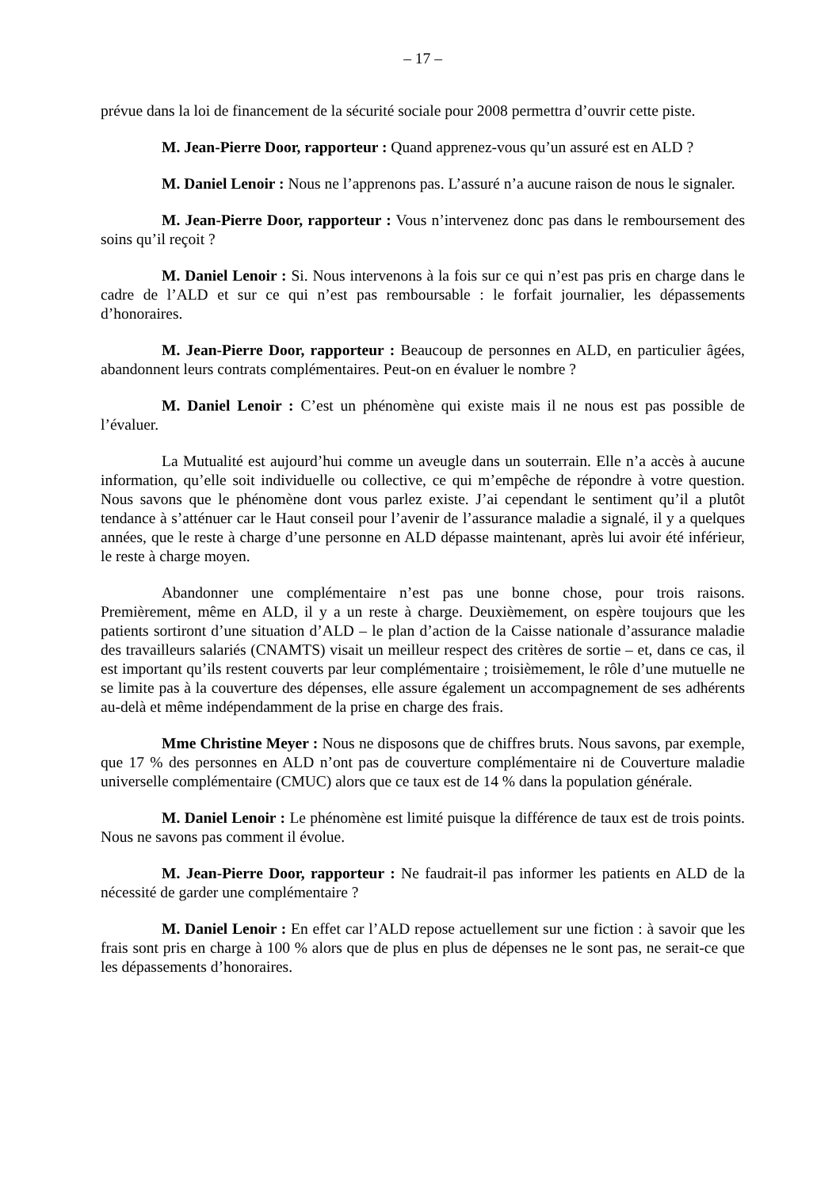– 17 –
prévue dans la loi de financement de la sécurité sociale pour 2008 permettra d’ouvrir cette piste.
M. Jean-Pierre Door, rapporteur : Quand apprenez-vous qu’un assuré est en ALD ?
M. Daniel Lenoir : Nous ne l’apprenons pas. L’assuré n’a aucune raison de nous le signaler.
M. Jean-Pierre Door, rapporteur : Vous n’intervenez donc pas dans le remboursement des soins qu’il reçoit ?
M. Daniel Lenoir : Si. Nous intervenons à la fois sur ce qui n’est pas pris en charge dans le cadre de l’ALD et sur ce qui n’est pas remboursable : le forfait journalier, les dépassements d’honoraires.
M. Jean-Pierre Door, rapporteur : Beaucoup de personnes en ALD, en particulier âgées, abandonnent leurs contrats complémentaires. Peut-on en évaluer le nombre ?
M. Daniel Lenoir : C’est un phénomène qui existe mais il ne nous est pas possible de l’évaluer.
La Mutualité est aujourd’hui comme un aveugle dans un souterrain. Elle n’a accès à aucune information, qu’elle soit individuelle ou collective, ce qui m’empêche de répondre à votre question. Nous savons que le phénomène dont vous parlez existe. J’ai cependant le sentiment qu’il a plutôt tendance à s’atténuer car le Haut conseil pour l’avenir de l’assurance maladie a signalé, il y a quelques années, que le reste à charge d’une personne en ALD dépasse maintenant, après lui avoir été inférieur, le reste à charge moyen.
Abandonner une complémentaire n’est pas une bonne chose, pour trois raisons. Premièrement, même en ALD, il y a un reste à charge. Deuxièmement, on espère toujours que les patients sortiront d’une situation d’ALD – le plan d’action de la Caisse nationale d’assurance maladie des travailleurs salariés (CNAMTS) visait un meilleur respect des critères de sortie – et, dans ce cas, il est important qu’ils restent couverts par leur complémentaire ; troisièmement, le rôle d’une mutuelle ne se limite pas à la couverture des dépenses, elle assure également un accompagnement de ses adhérents au-delà et même indépendamment de la prise en charge des frais.
Mme Christine Meyer : Nous ne disposons que de chiffres bruts. Nous savons, par exemple, que 17 % des personnes en ALD n’ont pas de couverture complémentaire ni de Couverture maladie universelle complémentaire (CMUC) alors que ce taux est de 14 % dans la population générale.
M. Daniel Lenoir : Le phénomène est limité puisque la différence de taux est de trois points. Nous ne savons pas comment il évolue.
M. Jean-Pierre Door, rapporteur : Ne faudrait-il pas informer les patients en ALD de la nécessité de garder une complémentaire ?
M. Daniel Lenoir : En effet car l’ALD repose actuellement sur une fiction : à savoir que les frais sont pris en charge à 100 % alors que de plus en plus de dépenses ne le sont pas, ne serait-ce que les dépassements d’honoraires.